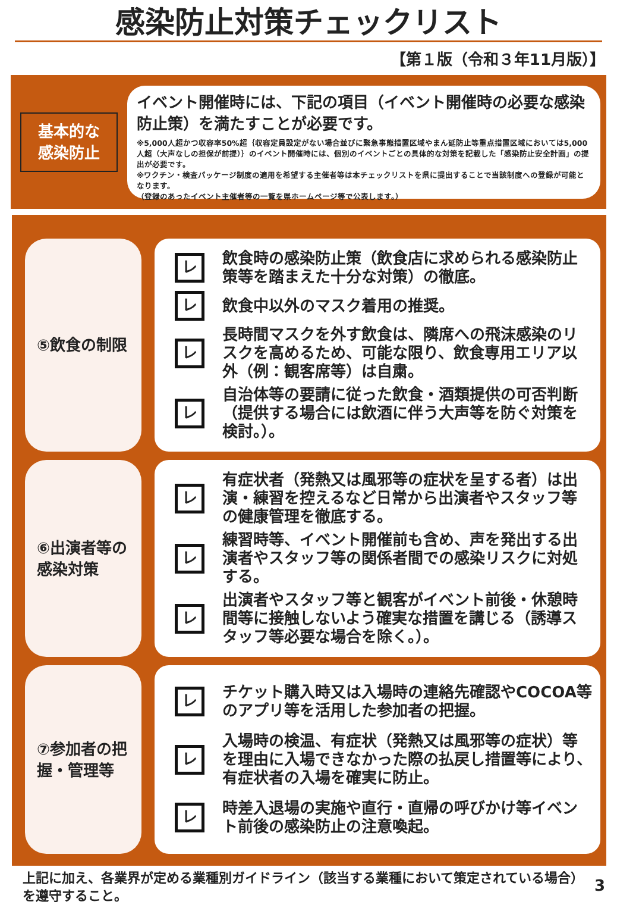感染防止対策チェックリスト
【第１版（令和３年11月版）】
基本的な
感染防止
イベント開催時には、下記の項目（イベント開催時の必要な感染防止策）を満たすことが必要です。
※5,000人超かつ収容率50%超｛収容定員設定がない場合並びに緊急事態措置区域やまん延防止等重点措置区域においては5,000人超（大声なしの担保が前提）｝のイベント開催時には、個別のイベントごとの具体的な対策を記載した「感染防止安全計画」の提出が必要です。
※ワクチン・検査パッケージ制度の適用を希望する主催者等は本チェックリストを県に提出することで当該制度への登録が可能となります。
（登録のあったイベント主催者等の一覧を県ホームページ等で公表します。）
⑤飲食の制限
レ
飲食時の感染防止策（飲食店に求められる感染防止策等を踏まえた十分な対策）の徹底。
レ
飲食中以外のマスク着用の推奨。
レ
長時間マスクを外す飲食は、隣席への飛沫感染のリスクを高めるため、可能な限り、飲食専用エリア以外（例：観客席等）は自粛。
レ
自治体等の要請に従った飲食・酒類提供の可否判断（提供する場合には飲酒に伴う大声等を防ぐ対策を検討。）。
⑥出演者等の感染対策
レ
有症状者（発熱又は風邪等の症状を呈する者）は出演・練習を控えるなど日常から出演者やスタッフ等の健康管理を徹底する。
レ
練習時等、イベント開催前も含め、声を発出する出演者やスタッフ等の関係者間での感染リスクに対処する。
レ
出演者やスタッフ等と観客がイベント前後・休憩時間等に接触しないよう確実な措置を講じる（誘導スタッフ等必要な場合を除く。）。
⑦参加者の把握・管理等
レ
チケット購入時又は入場時の連絡先確認やCOCOA等のアプリ等を活用した参加者の把握。
レ
入場時の検温、有症状（発熱又は風邪等の症状）等を理由に入場できなかった際の払戻し措置等により、有症状者の入場を確実に防止。
レ
時差入退場の実施や直行・直帰の呼びかけ等イベント前後の感染防止の注意喚起。
上記に加え、各業界が定める業種別ガイドライン（該当する業種において策定されている場合）を遵守すること。
3